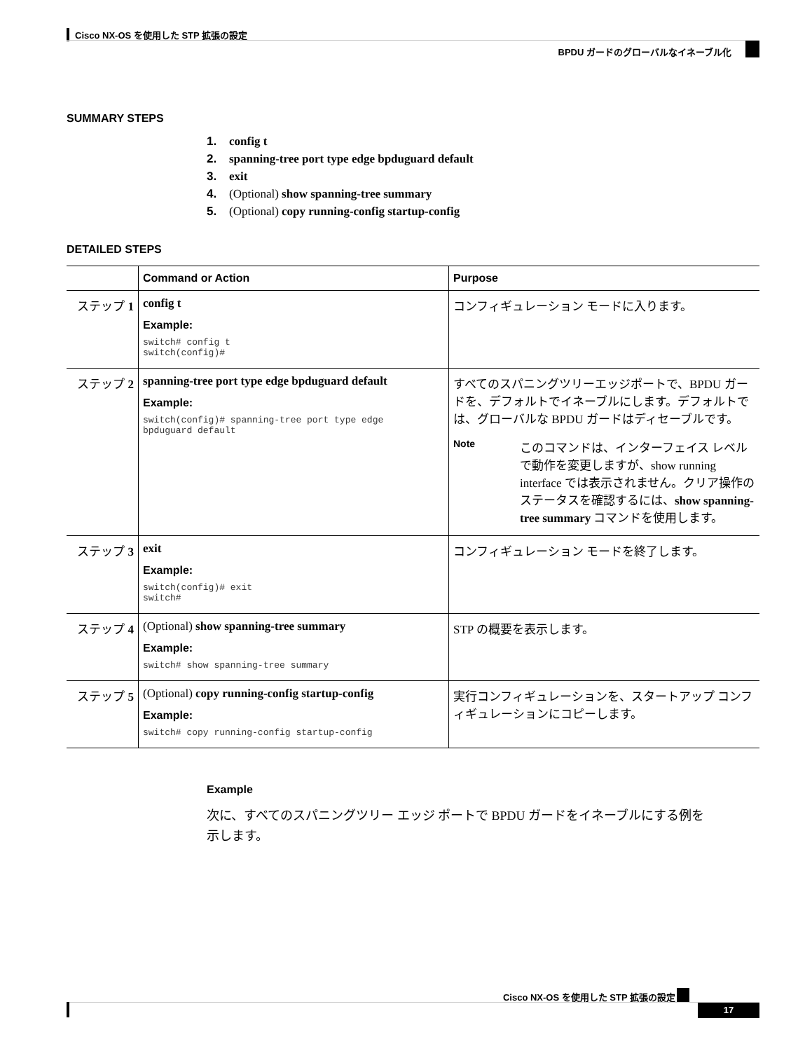Cisco NX-OS を使用した STP 拡張の設定
BPDU ガードのグローバルなイネーブル化
SUMMARY STEPS
1. config t
2. spanning-tree port type edge bpduguard default
3. exit
4. (Optional) show spanning-tree summary
5. (Optional) copy running-config startup-config
DETAILED STEPS
| | Command or Action | Purpose |
| --- | --- | --- |
| ステップ 1 | config t Example: switch# config t switch(config)# | コンフィギュレーション モードに入ります。 |
| ステップ 2 | spanning-tree port type edge bpduguard default Example: switch(config)# spanning-tree port type edge bpduguard default | すべてのスパニングツリーエッジポートで、BPDU ガードを、デフォルトでイネーブルにします。デフォルトでは、グローバルな BPDU ガードはディセーブルです。 Note このコマンドは、インターフェイス レベルで動作を変更しますが、show running interface では表示されません。クリア操作のステータスを確認するには、 show spanning-tree summary コマンドを使用します。 |
| ステップ 3 | exit Example: switch(config)# exit switch# | コンフィギュレーション モードを終了します。 |
| ステップ 4 | (Optional) show spanning-tree summary Example: switch# show spanning-tree summary | STP の概要を表示します。 |
| ステップ 5 | (Optional) copy running-config startup-config Example: switch# copy running-config startup-config | 実行コンフィギュレーションを、スタートアップ コンフィギュレーションにコピーします。 |
Example
次に、すべてのスパニングツリー エッジ ポートで BPDU ガードをイネーブルにする例を示します。
Cisco NX-OS を使用した STP 拡張の設定
17